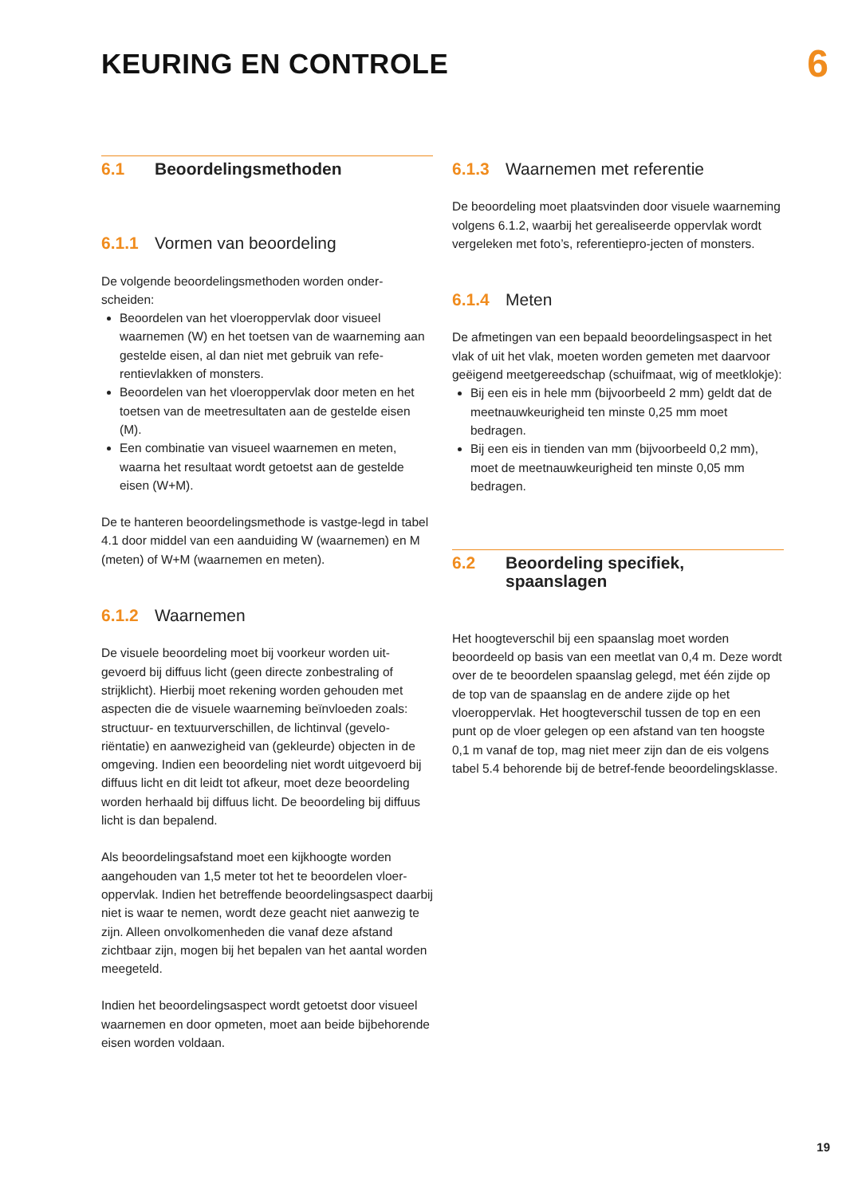KEURING EN CONTROLE
6
6.1 Beoordelingsmethoden
6.1.1 Vormen van beoordeling
De volgende beoordelingsmethoden worden onder-scheiden:
Beoordelen van het vloeroppervlak door visueel waarnemen (W) en het toetsen van de waarneming aan gestelde eisen, al dan niet met gebruik van refe-rentievlakken of monsters.
Beoordelen van het vloeroppervlak door meten en het toetsen van de meetresultaten aan de gestelde eisen (M).
Een combinatie van visueel waarnemen en meten, waarna het resultaat wordt getoetst aan de gestelde eisen (W+M).
De te hanteren beoordelingsmethode is vastge-legd in tabel 4.1 door middel van een aanduiding W (waarnemen) en M (meten) of W+M (waarnemen en meten).
6.1.2 Waarnemen
De visuele beoordeling moet bij voorkeur worden uit-gevoerd bij diffuus licht (geen directe zonbestraling of strijklicht). Hierbij moet rekening worden gehouden met aspecten die de visuele waarneming beïnvloeden zoals: structuur- en textuurverschillen, de lichtinval (gevelo-riëntatie) en aanwezigheid van (gekleurde) objecten in de omgeving. Indien een beoordeling niet wordt uitgevoerd bij diffuus licht en dit leidt tot afkeur, moet deze beoordeling worden herhaald bij diffuus licht. De beoordeling bij diffuus licht is dan bepalend.
Als beoordelingsafstand moet een kijkhoogte worden aangehouden van 1,5 meter tot het te beoordelen vloer-oppervlak. Indien het betreffende beoordelingsaspect daarbij niet is waar te nemen, wordt deze geacht niet aanwezig te zijn. Alleen onvolkomenheden die vanaf deze afstand zichtbaar zijn, mogen bij het bepalen van het aantal worden meegeteld.
Indien het beoordelingsaspect wordt getoetst door visueel waarnemen en door opmeten, moet aan beide bijbehorende eisen worden voldaan.
6.1.3 Waarnemen met referentie
De beoordeling moet plaatsvinden door visuele waarneming volgens 6.1.2, waarbij het gerealiseerde oppervlak wordt vergeleken met foto’s, referentiepro-jecten of monsters.
6.1.4 Meten
De afmetingen van een bepaald beoordelingsaspect in het vlak of uit het vlak, moeten worden gemeten met daarvoor geëigend meetgereedschap (schuifmaat, wig of meetklokje):
Bij een eis in hele mm (bijvoorbeeld 2 mm) geldt dat de meetnauwkeurigheid ten minste 0,25 mm moet bedragen.
Bij een eis in tienden van mm (bijvoorbeeld 0,2 mm), moet de meetnauwkeurigheid ten minste 0,05 mm bedragen.
6.2 Beoordeling specifiek,
spaanslagen
Het hoogteverschil bij een spaanslag moet worden beoordeeld op basis van een meetlat van 0,4 m. Deze wordt over de te beoordelen spaanslag gelegd, met één zijde op de top van de spaanslag en de andere zijde op het vloeroppervlak. Het hoogteverschil tussen de top en een punt op de vloer gelegen op een afstand van ten hoogste 0,1 m vanaf de top, mag niet meer zijn dan de eis volgens tabel 5.4 behorende bij de betref-fende beoordelingsklasse.
19